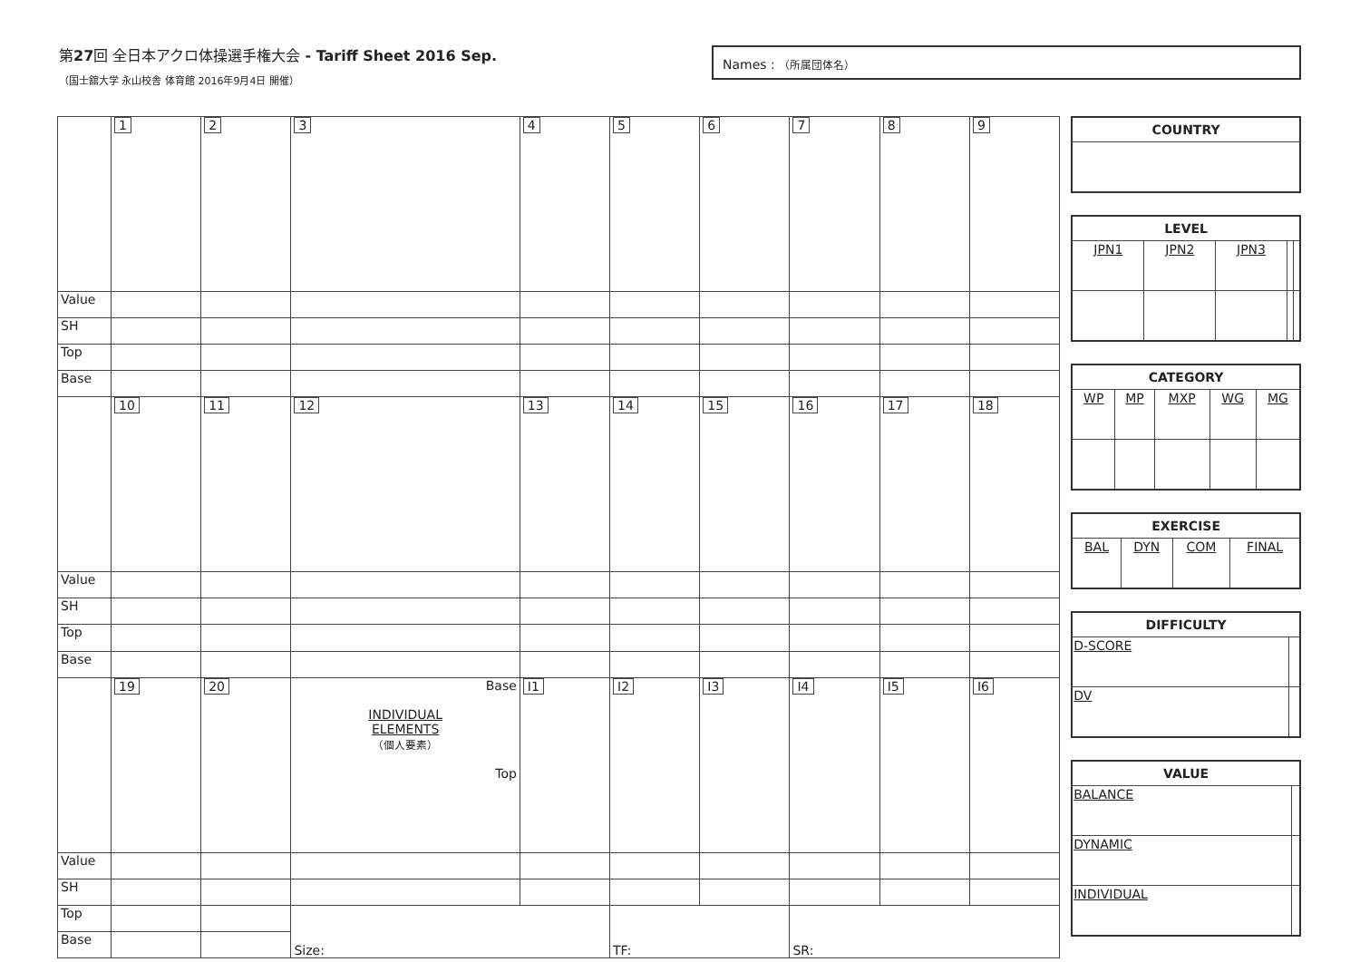第27回 全日本アクロ体操選手権大会 - Tariff Sheet 2016 Sep.
（国士舘大学 永山校舎 体育館 2016年9月4日 開催）
Names : （所属団体名）
| | 1 | 2 | 3 | 4 | 5 | 6 | 7 | 8 | 9 |
| Value | | | | | | | | | |
| SH | | | | | | | | | |
| Top | | | | | | | | | |
| Base | | | | | | | | | |
| | 10 | 11 | 12 | 13 | 14 | 15 | 16 | 17 | 18 |
| Value | | | | | | | | | |
| SH | | | | | | | | | |
| Top | | | | | | | | | |
| Base | | | | | | | | | |
| | 19 | 20 | Base INDIVIDUAL ELEMENTS （個人要素） Top | I1 | I2 | I3 | I4 | I5 | I6 |
| Value | | | | | | | | | |
| SH | | | | | | | | | |
| Top | | | Size: | | TF: | | SR: | | |
| Base | | | | | | | | | |
| COUNTRY |
| --- |
| LEVEL | | | | |
| --- | --- | --- | --- | --- |
| JPN1 | JPN2 | JPN3 | | |
| CATEGORY | | | | |
| --- | --- | --- | --- | --- |
| WP | MP | MXP | WG | MG |
| EXERCISE | | | |
| --- | --- | --- | --- |
| BAL | DYN | COM | FINAL |
| DIFFICULTY | |
| --- | --- |
| D-SCORE | |
| DV | |
| VALUE | |
| --- | --- |
| BALANCE | |
| DYNAMIC | |
| INDIVIDUAL | |